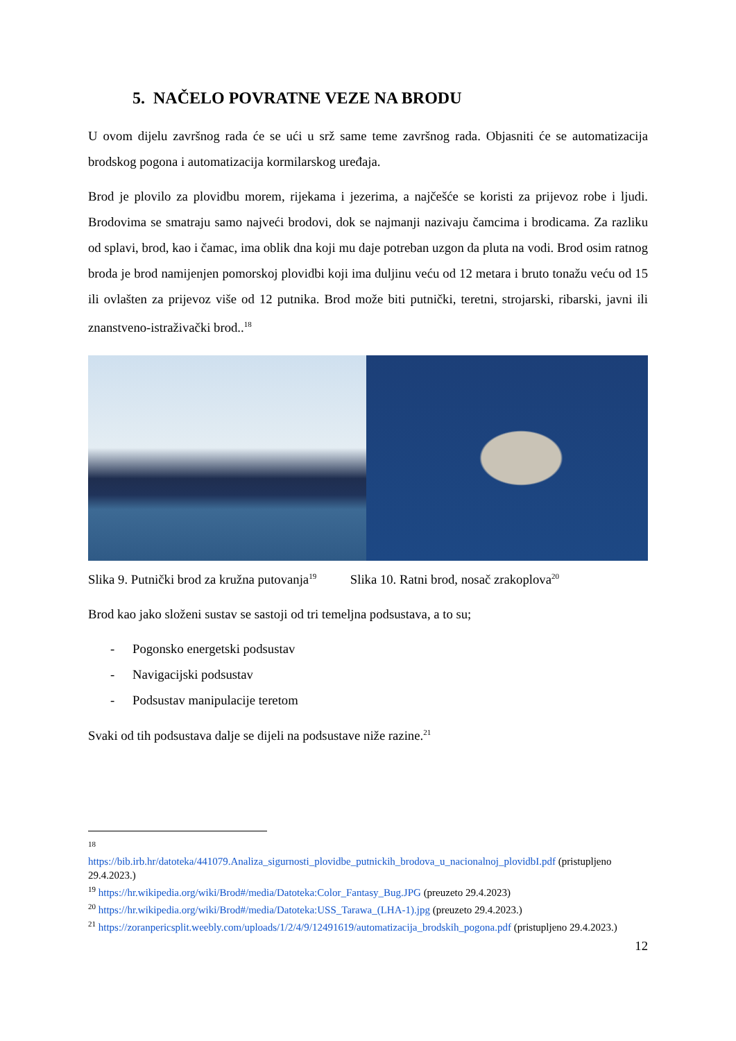5. NAČELO POVRATNE VEZE NA BRODU
U ovom dijelu završnog rada će se ući u srž same teme završnog rada. Objasniti će se automatizacija brodskog pogona i automatizacija kormilarskog uređaja.
Brod je plovilo za plovidbu morem, rijekama i jezerima, a najčešće se koristi za prijevoz robe i ljudi. Brodovima se smatraju samo najveći brodovi, dok se najmanji nazivaju čamcima i brodicama. Za razliku od splavi, brod, kao i čamac, ima oblik dna koji mu daje potreban uzgon da pluta na vodi. Brod osim ratnog broda je brod namijenjen pomorskoj plovidbi koji ima duljinu veću od 12 metara i bruto tonažu veću od 15 ili ovlašten za prijevoz više od 12 putnika. Brod može biti putnički, teretni, strojarski, ribarski, javni ili znanstveno-istraživački brod..<sup>18</sup>
Slika 9. Putnički brod za kružna putovanja<sup>19</sup> Slika 10. Ratni brod, nosač zrakoplova<sup>20</sup>
Brod kao jako složeni sustav se sastoji od tri temeljna podsustava, a to su;
- Pogonsko energetski podsustav
- Navigacijski podsustav
- Podsustav manipulacije teretom
Svaki od tih podsustava dalje se dijeli na podsustave niže razine.<sup>21</sup>
<sup>18</sup>
https://bib.irb.hr/datoteka/441079.Analiza_sigurnosti_plovidbe_putnickih_brodova_u_nacionalnoj_plovidbI.pdf (pristupljeno 29.4.2023.)
<sup>19</sup> https://hr.wikipedia.org/wiki/Brod#/media/Datoteka:Color_Fantasy_Bug.JPG (preuzeto 29.4.2023)
<sup>20</sup> https://hr.wikipedia.org/wiki/Brod#/media/Datoteka:USS_Tarawa_(LHA-1).jpg (preuzeto 29.4.2023.)
<sup>21</sup> https://zoranpericsplit.weebly.com/uploads/1/2/4/9/12491619/automatizacija_brodskih_pogona.pdf (pristupljeno 29.4.2023.)
12